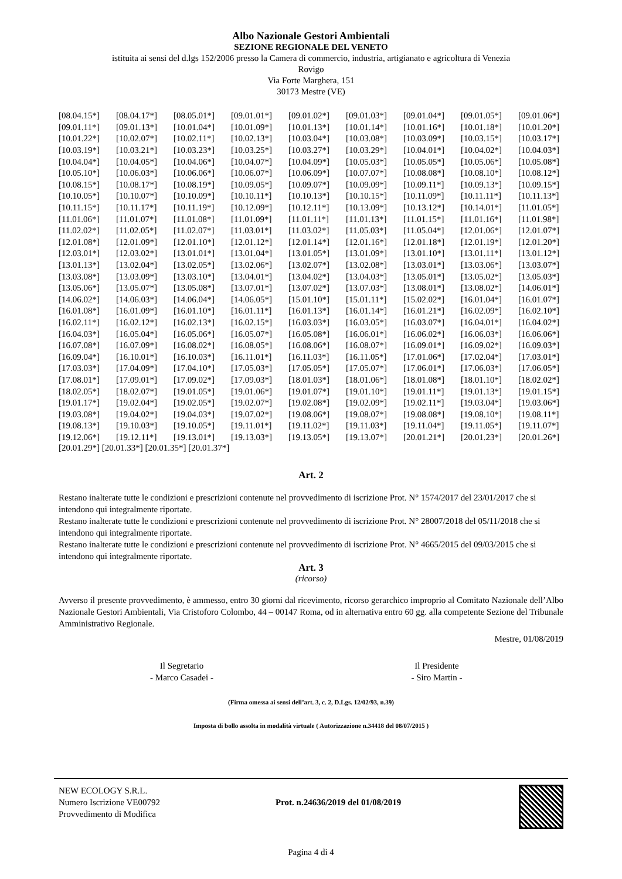Albo Nazionale Gestori Ambientali
SEZIONE REGIONALE DEL VENETO
istituita ai sensi del d.lgs 152/2006 presso la Camera di commercio, industria, artigianato e agricoltura di Venezia
Rovigo
Via Forte Marghera, 151
30173 Mestre (VE)
| [08.04.15*] | [08.04.17*] | [08.05.01*] | [09.01.01*] | [09.01.02*] | [09.01.03*] | [09.01.04*] | [09.01.05*] | [09.01.06*] |
| [09.01.11*] | [09.01.13*] | [10.01.04*] | [10.01.09*] | [10.01.13*] | [10.01.14*] | [10.01.16*] | [10.01.18*] | [10.01.20*] |
| [10.01.22*] | [10.02.07*] | [10.02.11*] | [10.02.13*] | [10.03.04*] | [10.03.08*] | [10.03.09*] | [10.03.15*] | [10.03.17*] |
| [10.03.19*] | [10.03.21*] | [10.03.23*] | [10.03.25*] | [10.03.27*] | [10.03.29*] | [10.04.01*] | [10.04.02*] | [10.04.03*] |
| [10.04.04*] | [10.04.05*] | [10.04.06*] | [10.04.07*] | [10.04.09*] | [10.05.03*] | [10.05.05*] | [10.05.06*] | [10.05.08*] |
| [10.05.10*] | [10.06.03*] | [10.06.06*] | [10.06.07*] | [10.06.09*] | [10.07.07*] | [10.08.08*] | [10.08.10*] | [10.08.12*] |
| [10.08.15*] | [10.08.17*] | [10.08.19*] | [10.09.05*] | [10.09.07*] | [10.09.09*] | [10.09.11*] | [10.09.13*] | [10.09.15*] |
| [10.10.05*] | [10.10.07*] | [10.10.09*] | [10.10.11*] | [10.10.13*] | [10.10.15*] | [10.11.09*] | [10.11.11*] | [10.11.13*] |
| [10.11.15*] | [10.11.17*] | [10.11.19*] | [10.12.09*] | [10.12.11*] | [10.13.09*] | [10.13.12*] | [10.14.01*] | [11.01.05*] |
| [11.01.06*] | [11.01.07*] | [11.01.08*] | [11.01.09*] | [11.01.11*] | [11.01.13*] | [11.01.15*] | [11.01.16*] | [11.01.98*] |
| [11.02.02*] | [11.02.05*] | [11.02.07*] | [11.03.01*] | [11.03.02*] | [11.05.03*] | [11.05.04*] | [12.01.06*] | [12.01.07*] |
| [12.01.08*] | [12.01.09*] | [12.01.10*] | [12.01.12*] | [12.01.14*] | [12.01.16*] | [12.01.18*] | [12.01.19*] | [12.01.20*] |
| [12.03.01*] | [12.03.02*] | [13.01.01*] | [13.01.04*] | [13.01.05*] | [13.01.09*] | [13.01.10*] | [13.01.11*] | [13.01.12*] |
| [13.01.13*] | [13.02.04*] | [13.02.05*] | [13.02.06*] | [13.02.07*] | [13.02.08*] | [13.03.01*] | [13.03.06*] | [13.03.07*] |
| [13.03.08*] | [13.03.09*] | [13.03.10*] | [13.04.01*] | [13.04.02*] | [13.04.03*] | [13.05.01*] | [13.05.02*] | [13.05.03*] |
| [13.05.06*] | [13.05.07*] | [13.05.08*] | [13.07.01*] | [13.07.02*] | [13.07.03*] | [13.08.01*] | [13.08.02*] | [14.06.01*] |
| [14.06.02*] | [14.06.03*] | [14.06.04*] | [14.06.05*] | [15.01.10*] | [15.01.11*] | [15.02.02*] | [16.01.04*] | [16.01.07*] |
| [16.01.08*] | [16.01.09*] | [16.01.10*] | [16.01.11*] | [16.01.13*] | [16.01.14*] | [16.01.21*] | [16.02.09*] | [16.02.10*] |
| [16.02.11*] | [16.02.12*] | [16.02.13*] | [16.02.15*] | [16.03.03*] | [16.03.05*] | [16.03.07*] | [16.04.01*] | [16.04.02*] |
| [16.04.03*] | [16.05.04*] | [16.05.06*] | [16.05.07*] | [16.05.08*] | [16.06.01*] | [16.06.02*] | [16.06.03*] | [16.06.06*] |
| [16.07.08*] | [16.07.09*] | [16.08.02*] | [16.08.05*] | [16.08.06*] | [16.08.07*] | [16.09.01*] | [16.09.02*] | [16.09.03*] |
| [16.09.04*] | [16.10.01*] | [16.10.03*] | [16.11.01*] | [16.11.03*] | [16.11.05*] | [17.01.06*] | [17.02.04*] | [17.03.01*] |
| [17.03.03*] | [17.04.09*] | [17.04.10*] | [17.05.03*] | [17.05.05*] | [17.05.07*] | [17.06.01*] | [17.06.03*] | [17.06.05*] |
| [17.08.01*] | [17.09.01*] | [17.09.02*] | [17.09.03*] | [18.01.03*] | [18.01.06*] | [18.01.08*] | [18.01.10*] | [18.02.02*] |
| [18.02.05*] | [18.02.07*] | [19.01.05*] | [19.01.06*] | [19.01.07*] | [19.01.10*] | [19.01.11*] | [19.01.13*] | [19.01.15*] |
| [19.01.17*] | [19.02.04*] | [19.02.05*] | [19.02.07*] | [19.02.08*] | [19.02.09*] | [19.02.11*] | [19.03.04*] | [19.03.06*] |
| [19.03.08*] | [19.04.02*] | [19.04.03*] | [19.07.02*] | [19.08.06*] | [19.08.07*] | [19.08.08*] | [19.08.10*] | [19.08.11*] |
| [19.08.13*] | [19.10.03*] | [19.10.05*] | [19.11.01*] | [19.11.02*] | [19.11.03*] | [19.11.04*] | [19.11.05*] | [19.11.07*] |
| [19.12.06*] | [19.12.11*] | [19.13.01*] | [19.13.03*] | [19.13.05*] | [19.13.07*] | [20.01.21*] | [20.01.23*] | [20.01.26*] |
[20.01.29*] [20.01.33*] [20.01.35*] [20.01.37*]
Art. 2
Restano inalterate tutte le condizioni e prescrizioni contenute nel provvedimento di iscrizione Prot. N° 1574/2017 del 23/01/2017 che si intendono qui integralmente riportate.
Restano inalterate tutte le condizioni e prescrizioni contenute nel provvedimento di iscrizione Prot. N° 28007/2018 del 05/11/2018 che si intendono qui integralmente riportate.
Restano inalterate tutte le condizioni e prescrizioni contenute nel provvedimento di iscrizione Prot. N° 4665/2015 del 09/03/2015 che si intendono qui integralmente riportate.
Art. 3
(ricorso)
Avverso il presente provvedimento, è ammesso, entro 30 giorni dal ricevimento, ricorso gerarchico improprio al Comitato Nazionale dell’Albo Nazionale Gestori Ambientali, Via Cristoforo Colombo, 44 – 00147 Roma, od in alternativa entro 60 gg. alla competente Sezione del Tribunale Amministrativo Regionale.
Mestre, 01/08/2019
Il Segretario
- Marco Casadei -
Il Presidente
- Siro Martin -
(Firma omessa ai sensi dell’art. 3, c. 2, D.Lgs. 12/02/93, n.39)
Imposta di bollo assolta in modalità virtuale ( Autorizzazione n.34418 del 08/07/2015 )
NEW ECOLOGY S.R.L.
Numero Iscrizione VE00792
Provvedimento di Modifica
Prot. n.24636/2019 del 01/08/2019
Pagina 4 di 4